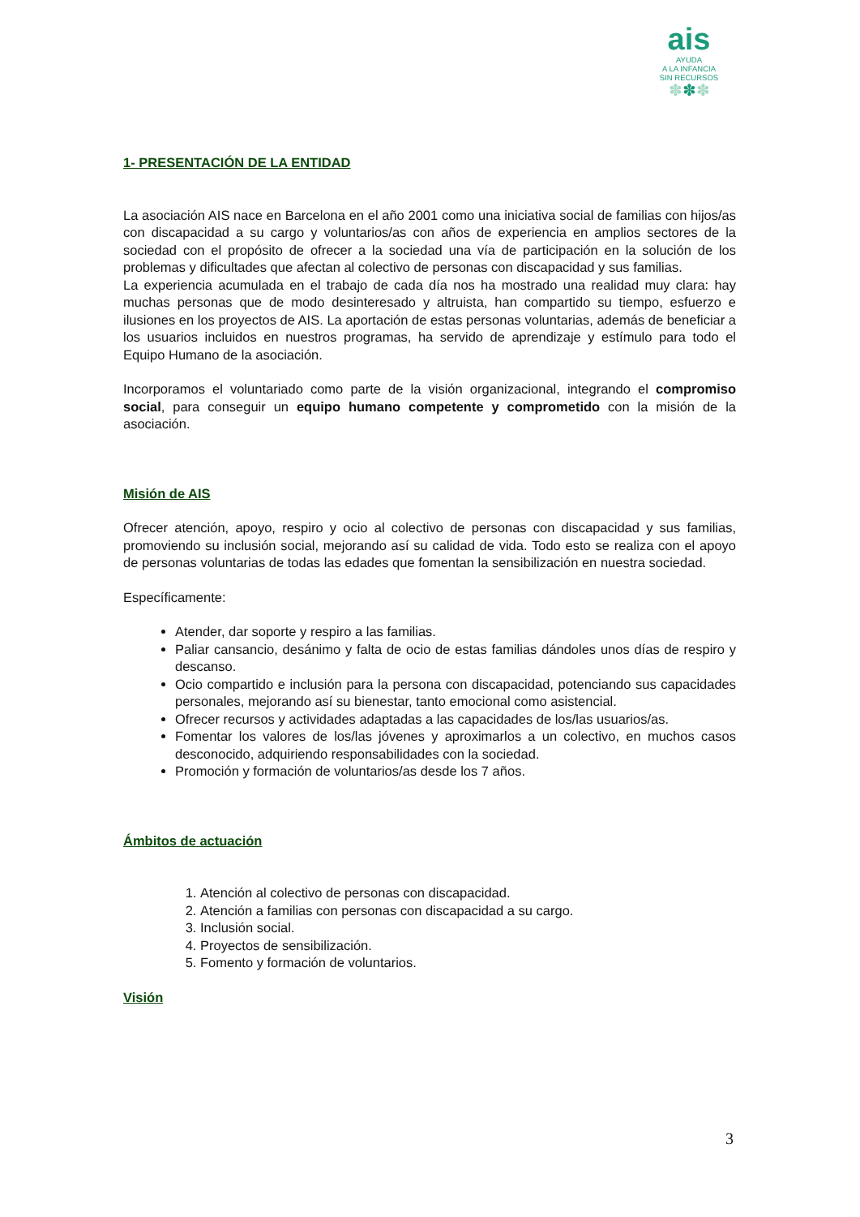ais
AYUDA
A LA INFANCIA
SIN RECURSOS
✽✽✽
1- PRESENTACIÓN DE LA ENTIDAD
La asociación AIS nace en Barcelona en el año 2001 como una iniciativa social de familias con hijos/as con discapacidad a su cargo y voluntarios/as con años de experiencia en amplios sectores de la sociedad con el propósito de ofrecer a la sociedad una vía de participación en la solución de los problemas y dificultades que afectan al colectivo de personas con discapacidad y sus familias.
La experiencia acumulada en el trabajo de cada día nos ha mostrado una realidad muy clara: hay muchas personas que de modo desinteresado y altruista, han compartido su tiempo, esfuerzo e ilusiones en los proyectos de AIS. La aportación de estas personas voluntarias, además de beneficiar a los usuarios incluidos en nuestros programas, ha servido de aprendizaje y estímulo para todo el Equipo Humano de la asociación.
Incorporamos el voluntariado como parte de la visión organizacional, integrando el compromiso social, para conseguir un equipo humano competente y comprometido con la misión de la asociación.
Misión de AIS
Ofrecer atención, apoyo, respiro y ocio al colectivo de personas con discapacidad y sus familias, promoviendo su inclusión social, mejorando así su calidad de vida. Todo esto se realiza con el apoyo de personas voluntarias de todas las edades que fomentan la sensibilización en nuestra sociedad.
Específicamente:
Atender, dar soporte y respiro a las familias.
Paliar cansancio, desánimo y falta de ocio de estas familias dándoles unos días de respiro y descanso.
Ocio compartido e inclusión para la persona con discapacidad, potenciando sus capacidades personales, mejorando así su bienestar, tanto emocional como asistencial.
Ofrecer recursos y actividades adaptadas a las capacidades de los/las usuarios/as.
Fomentar los valores de los/las jóvenes y aproximarlos a un colectivo, en muchos casos desconocido, adquiriendo responsabilidades con la sociedad.
Promoción y formación de voluntarios/as desde los 7 años.
Ámbitos de actuación
1. Atención al colectivo de personas con discapacidad.
2. Atención a familias con personas con discapacidad a su cargo.
3. Inclusión social.
4. Proyectos de sensibilización.
5. Fomento y formación de voluntarios.
Visión
3